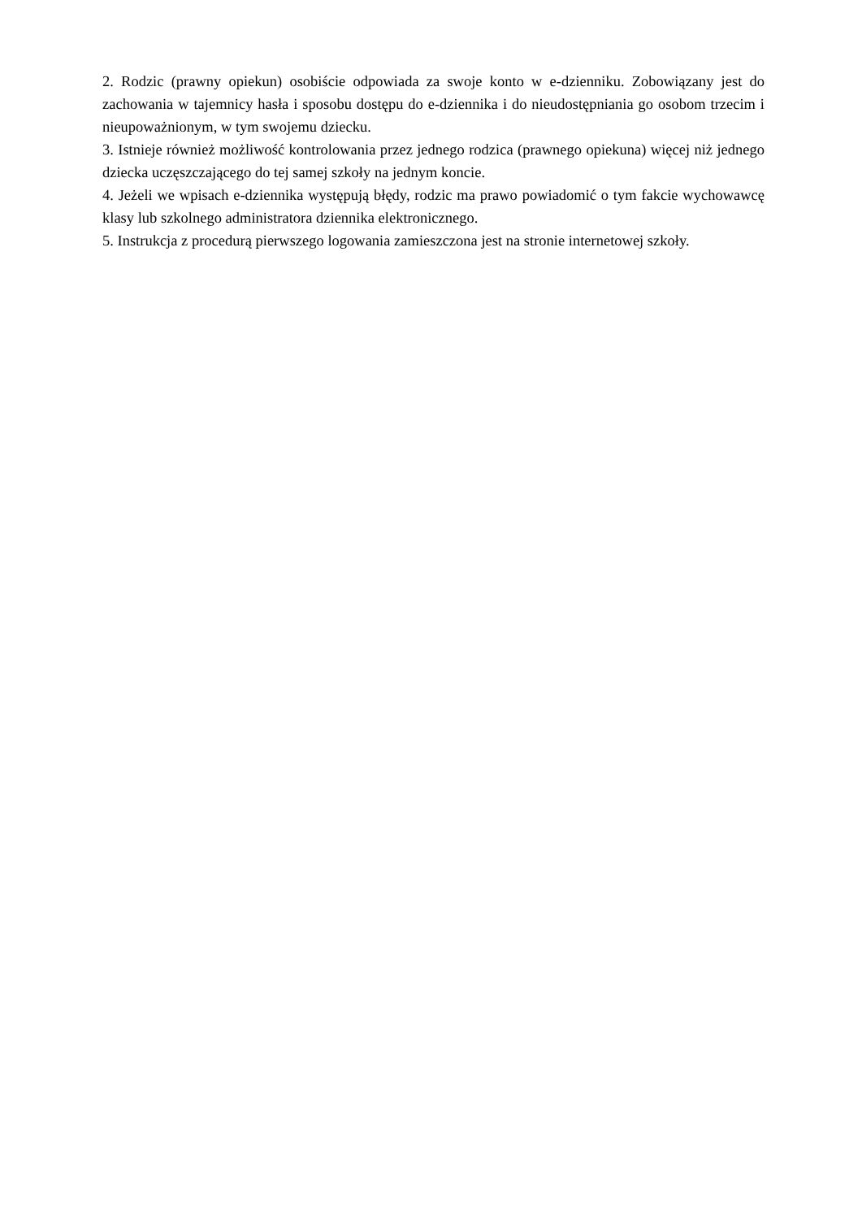2. Rodzic (prawny opiekun) osobiście odpowiada za swoje konto w e-dzienniku. Zobowiązany jest do zachowania w tajemnicy hasła i sposobu dostępu do e-dziennika i do nieudostępniania go osobom trzecim i nieupoważnionym, w tym swojemu dziecku.
3. Istnieje również możliwość kontrolowania przez jednego rodzica (prawnego opiekuna) więcej niż jednego dziecka uczęszczającego do tej samej szkoły na jednym koncie.
4. Jeżeli we wpisach e-dziennika występują błędy, rodzic ma prawo powiadomić o tym fakcie wychowawcę klasy lub szkolnego administratora dziennika elektronicznego.
5. Instrukcja z procedurą pierwszego logowania zamieszczona jest na stronie internetowej szkoły.